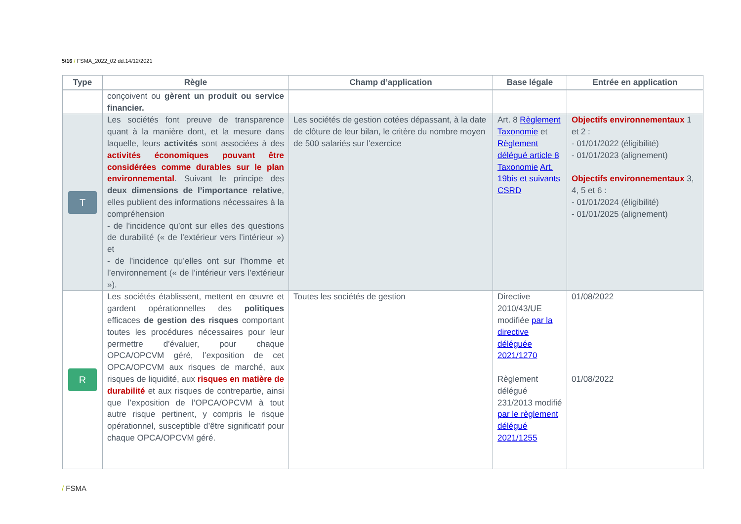5/16 / FSMA_2022_02 dd.14/12/2021
| Type | Règle | Champ d’application | Base légale | Entrée en application |
| --- | --- | --- | --- | --- |
| | conçoivent ou gèrent un produit ou service financier. | | | |
| T | Les sociétés font preuve de transparence quant à la manière dont, et la mesure dans laquelle, leurs activités sont associées à des activités économiques pouvant être considérées comme durables sur le plan environnemental . Suivant le principe des deux dimensions de l’importance relative , elles publient des informations nécessaires à la compréhension - de l’incidence qu’ont sur elles des questions de durabilité (« de l’extérieur vers l’intérieur ») et - de l’incidence qu’elles ont sur l’homme et l’environnement (« de l’intérieur vers l’extérieur »). | Les sociétés de gestion cotées dépassant, à la date de clôture de leur bilan, le critère du nombre moyen de 500 salariés sur l'exercice | Art. 8 Règlement Taxonomie et Règlement délégué article 8 Taxonomie Art. 19bis et suivants CSRD | Objectifs environnementaux 1 et 2 : - 01/01/2022 (éligibilité) - 01/01/2023 (alignement) Objectifs environnementaux 3, 4, 5 et 6 : - 01/01/2024 (éligibilité) - 01/01/2025 (alignement) |
| R | Les sociétés établissent, mettent en œuvre et gardent opérationnelles des politiques efficaces de gestion des risques comportant toutes les procédures nécessaires pour leur permettre d’évaluer, pour chaque OPCA/OPCVM géré, l’exposition de cet OPCA/OPCVM aux risques de marché, aux risques de liquidité, aux risques en matière de durabilité et aux risques de contrepartie, ainsi que l’exposition de l’OPCA/OPCVM à tout autre risque pertinent, y compris le risque opérationnel, susceptible d’être significatif pour chaque OPCA/OPCVM géré. | Toutes les sociétés de gestion | Directive 2010/43/UE modifiée par la directive déléguée 2021/1270 Règlement délégué 231/2013 modifié par le règlement délégué 2021/1255 | 01/08/2022 01/08/2022 |
/ FSMA